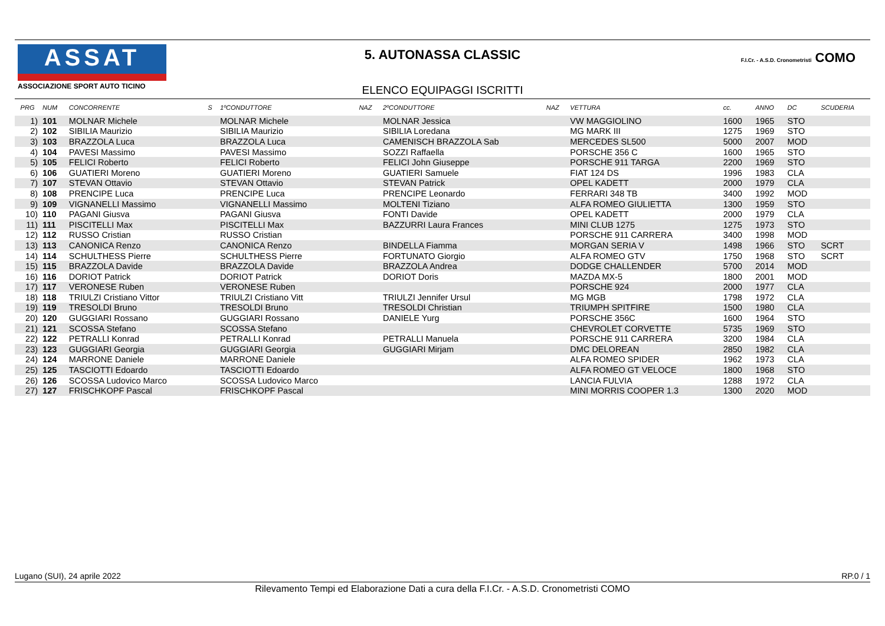ASSAT
ASSOCIAZIONE SPORT AUTO TICINO
5. AUTONASSA CLASSIC
ELENCO EQUIPAGGI ISCRITTI
F.I.Cr. - A.S.D. Cronometristi COMO
| PRG | NUM | CONCORRENTE | S | 1ºCONDUTTORE | NAZ | 2ºCONDUTTORE | NAZ | VETTURA | cc. | ANNO | DC | SCUDERIA |
| --- | --- | --- | --- | --- | --- | --- | --- | --- | --- | --- | --- | --- |
| 1) | 101 | MOLNAR Michele | | MOLNAR Michele | | MOLNAR Jessica | | VW MAGGIOLINO | 1600 | 1965 | STO | |
| 2) | 102 | SIBILIA Maurizio | | SIBILIA Maurizio | | SIBILIA Loredana | | MG MARK III | 1275 | 1969 | STO | |
| 3) | 103 | BRAZZOLA Luca | | BRAZZOLA Luca | | CAMENISCH BRAZZOLA Sab | | MERCEDES SL500 | 5000 | 2007 | MOD | |
| 4) | 104 | PAVESI Massimo | | PAVESI Massimo | | SOZZI Raffaella | | PORSCHE 356 C | 1600 | 1965 | STO | |
| 5) | 105 | FELICI Roberto | | FELICI Roberto | | FELICI John Giuseppe | | PORSCHE 911 TARGA | 2200 | 1969 | STO | |
| 6) | 106 | GUATIERI Moreno | | GUATIERI Moreno | | GUATIERI Samuele | | FIAT 124 DS | 1996 | 1983 | CLA | |
| 7) | 107 | STEVAN Ottavio | | STEVAN Ottavio | | STEVAN Patrick | | OPEL KADETT | 2000 | 1979 | CLA | |
| 8) | 108 | PRENCIPE Luca | | PRENCIPE Luca | | PRENCIPE Leonardo | | FERRARI 348 TB | 3400 | 1992 | MOD | |
| 9) | 109 | VIGNANELLI Massimo | | VIGNANELLI Massimo | | MOLTENI Tiziano | | ALFA ROMEO GIULIETTA | 1300 | 1959 | STO | |
| 10) | 110 | PAGANI Giusva | | PAGANI Giusva | | FONTI Davide | | OPEL KADETT | 2000 | 1979 | CLA | |
| 11) | 111 | PISCITELLI Max | | PISCITELLI Max | | BAZZURRI Laura Frances | | MINI CLUB 1275 | 1275 | 1973 | STO | |
| 12) | 112 | RUSSO Cristian | | RUSSO Cristian | | | | PORSCHE 911 CARRERA | 3400 | 1998 | MOD | |
| 13) | 113 | CANONICA Renzo | | CANONICA Renzo | | BINDELLA Fiamma | | MORGAN SERIA V | 1498 | 1966 | STO | SCRT |
| 14) | 114 | SCHULTHESS Pierre | | SCHULTHESS Pierre | | FORTUNATO Giorgio | | ALFA ROMEO GTV | 1750 | 1968 | STO | SCRT |
| 15) | 115 | BRAZZOLA Davide | | BRAZZOLA Davide | | BRAZZOLA Andrea | | DODGE CHALLENDER | 5700 | 2014 | MOD | |
| 16) | 116 | DORIOT Patrick | | DORIOT Patrick | | DORIOT Doris | | MAZDA MX-5 | 1800 | 2001 | MOD | |
| 17) | 117 | VERONESE Ruben | | VERONESE Ruben | | | | PORSCHE 924 | 2000 | 1977 | CLA | |
| 18) | 118 | TRIULZI Cristiano Vittor | | TRIULZI Cristiano Vitt | | TRIULZI Jennifer Ursul | | MG MGB | 1798 | 1972 | CLA | |
| 19) | 119 | TRESOLDI Bruno | | TRESOLDI Bruno | | TRESOLDI Christian | | TRIUMPH SPITFIRE | 1500 | 1980 | CLA | |
| 20) | 120 | GUGGIARI Rossano | | GUGGIARI Rossano | | DANIELE Yurg | | PORSCHE 356C | 1600 | 1964 | STO | |
| 21) | 121 | SCOSSA Stefano | | SCOSSA Stefano | | | | CHEVROLET CORVETTE | 5735 | 1969 | STO | |
| 22) | 122 | PETRALLI Konrad | | PETRALLI Konrad | | PETRALLI Manuela | | PORSCHE 911 CARRERA | 3200 | 1984 | CLA | |
| 23) | 123 | GUGGIARI Georgia | | GUGGIARI Georgia | | GUGGIARI Mirjam | | DMC DELOREAN | 2850 | 1982 | CLA | |
| 24) | 124 | MARRONE Daniele | | MARRONE Daniele | | | | ALFA ROMEO SPIDER | 1962 | 1973 | CLA | |
| 25) | 125 | TASCIOTTI Edoardo | | TASCIOTTI Edoardo | | | | ALFA ROMEO GT VELOCE | 1800 | 1968 | STO | |
| 26) | 126 | SCOSSA Ludovico Marco | | SCOSSA Ludovico Marco | | | | LANCIA FULVIA | 1288 | 1972 | CLA | |
| 27) | 127 | FRISCHKOPF Pascal | | FRISCHKOPF Pascal | | | | MINI MORRIS COOPER 1.3 | 1300 | 2020 | MOD | |
Lugano (SUI), 24 aprile 2022 RP.0 / 1
Rilevamento Tempi ed Elaborazione Dati a cura della F.I.Cr. - A.S.D. Cronometristi COMO